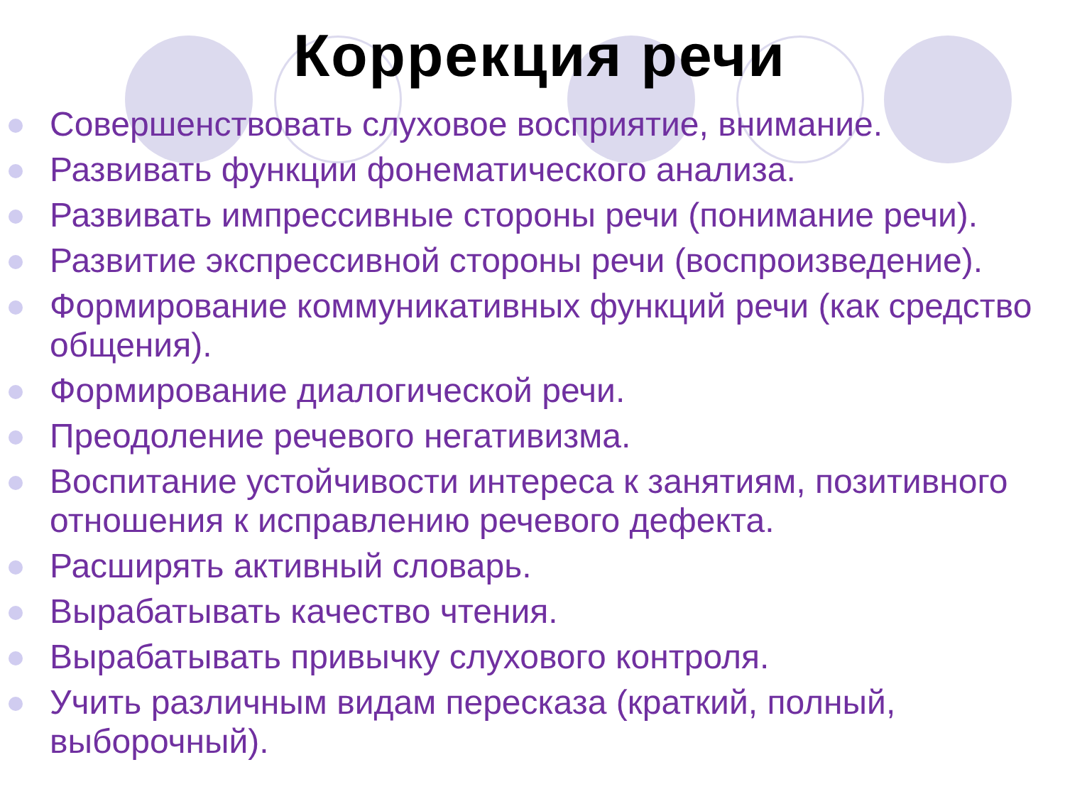Коррекция речи
Совершенствовать слуховое восприятие, внимание.
Развивать функции фонематического анализа.
Развивать импрессивные стороны речи (понимание речи).
Развитие экспрессивной стороны речи (воспроизведение).
Формирование коммуникативных функций речи (как средство общения).
Формирование диалогической речи.
Преодоление речевого негативизма.
Воспитание устойчивости интереса к занятиям, позитивного отношения к исправлению речевого дефекта.
Расширять активный словарь.
Вырабатывать качество чтения.
Вырабатывать привычку слухового контроля.
Учить различным видам пересказа (краткий, полный, выборочный).